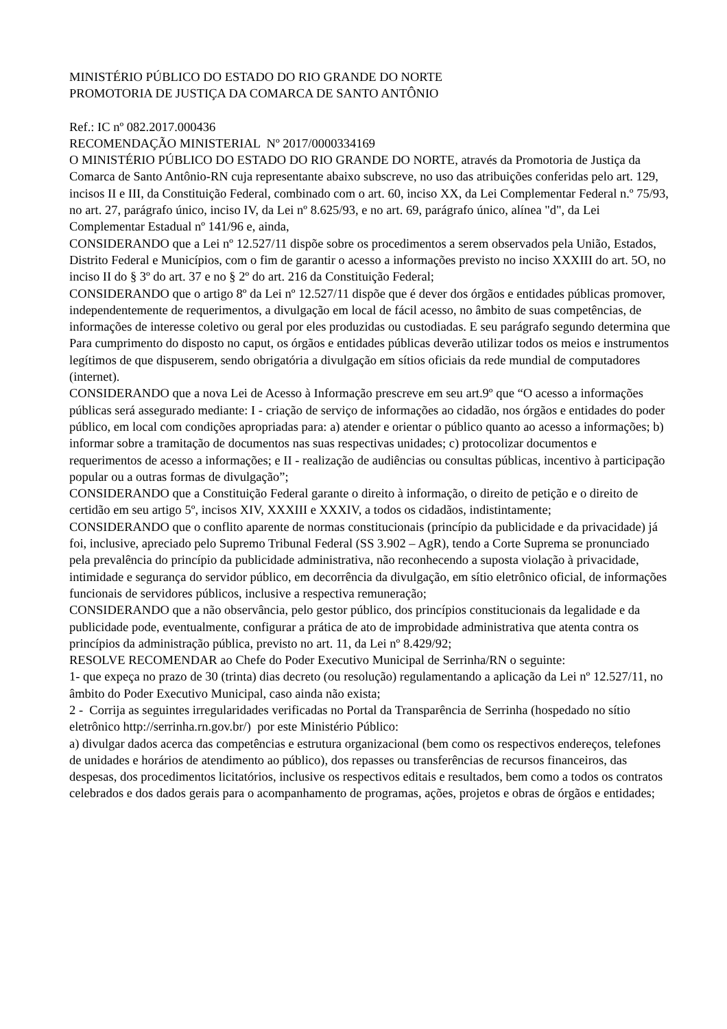MINISTÉRIO PÚBLICO DO ESTADO DO RIO GRANDE DO NORTE
PROMOTORIA DE JUSTIÇA DA COMARCA DE SANTO ANTÔNIO
Ref.: IC nº 082.2017.000436
RECOMENDAÇÃO MINISTERIAL Nº 2017/0000334169
O MINISTÉRIO PÚBLICO DO ESTADO DO RIO GRANDE DO NORTE, através da Promotoria de Justiça da Comarca de Santo Antônio-RN cuja representante abaixo subscreve, no uso das atribuições conferidas pelo art. 129, incisos II e III, da Constituição Federal, combinado com o art. 60, inciso XX, da Lei Complementar Federal n.º 75/93, no art. 27, parágrafo único, inciso IV, da Lei nº 8.625/93, e no art. 69, parágrafo único, alínea "d", da Lei Complementar Estadual nº 141/96 e, ainda,
CONSIDERANDO que a Lei nº 12.527/11 dispõe sobre os procedimentos a serem observados pela União, Estados, Distrito Federal e Municípios, com o fim de garantir o acesso a informações previsto no inciso XXXIII do art. 5O, no inciso II do § 3º do art. 37 e no § 2º do art. 216 da Constituição Federal;
CONSIDERANDO que o artigo 8º da Lei nº 12.527/11 dispõe que é dever dos órgãos e entidades públicas promover, independentemente de requerimentos, a divulgação em local de fácil acesso, no âmbito de suas competências, de informações de interesse coletivo ou geral por eles produzidas ou custodiadas. E seu parágrafo segundo determina que Para cumprimento do disposto no caput, os órgãos e entidades públicas deverão utilizar todos os meios e instrumentos legítimos de que dispuserem, sendo obrigatória a divulgação em sítios oficiais da rede mundial de computadores (internet).
CONSIDERANDO que a nova Lei de Acesso à Informação prescreve em seu art.9º que “O acesso a informações públicas será assegurado mediante: I - criação de serviço de informações ao cidadão, nos órgãos e entidades do poder público, em local com condições apropriadas para: a) atender e orientar o público quanto ao acesso a informações; b) informar sobre a tramitação de documentos nas suas respectivas unidades; c) protocolizar documentos e requerimentos de acesso a informações; e II - realização de audiências ou consultas públicas, incentivo à participação popular ou a outras formas de divulgação”;
CONSIDERANDO que a Constituição Federal garante o direito à informação, o direito de petição e o direito de certidão em seu artigo 5º, incisos XIV, XXXIII e XXXIV, a todos os cidadãos, indistintamente;
CONSIDERANDO que o conflito aparente de normas constitucionais (princípio da publicidade e da privacidade) já foi, inclusive, apreciado pelo Supremo Tribunal Federal (SS 3.902 – AgR), tendo a Corte Suprema se pronunciado pela prevalência do princípio da publicidade administrativa, não reconhecendo a suposta violação à privacidade, intimidade e segurança do servidor público, em decorrência da divulgação, em sítio eletrônico oficial, de informações funcionais de servidores públicos, inclusive a respectiva remuneração;
CONSIDERANDO que a não observância, pelo gestor público, dos princípios constitucionais da legalidade e da publicidade pode, eventualmente, configurar a prática de ato de improbidade administrativa que atenta contra os princípios da administração pública, previsto no art. 11, da Lei nº 8.429/92;
RESOLVE RECOMENDAR ao Chefe do Poder Executivo Municipal de Serrinha/RN o seguinte:
1- que expeça no prazo de 30 (trinta) dias decreto (ou resolução) regulamentando a aplicação da Lei nº 12.527/11, no âmbito do Poder Executivo Municipal, caso ainda não exista;
2 - Corrija as seguintes irregularidades verificadas no Portal da Transparência de Serrinha (hospedado no sítio eletrônico http://serrinha.rn.gov.br/) por este Ministério Público:
a) divulgar dados acerca das competências e estrutura organizacional (bem como os respectivos endereços, telefones de unidades e horários de atendimento ao público), dos repasses ou transferências de recursos financeiros, das despesas, dos procedimentos licitatórios, inclusive os respectivos editais e resultados, bem como a todos os contratos celebrados e dos dados gerais para o acompanhamento de programas, ações, projetos e obras de órgãos e entidades;